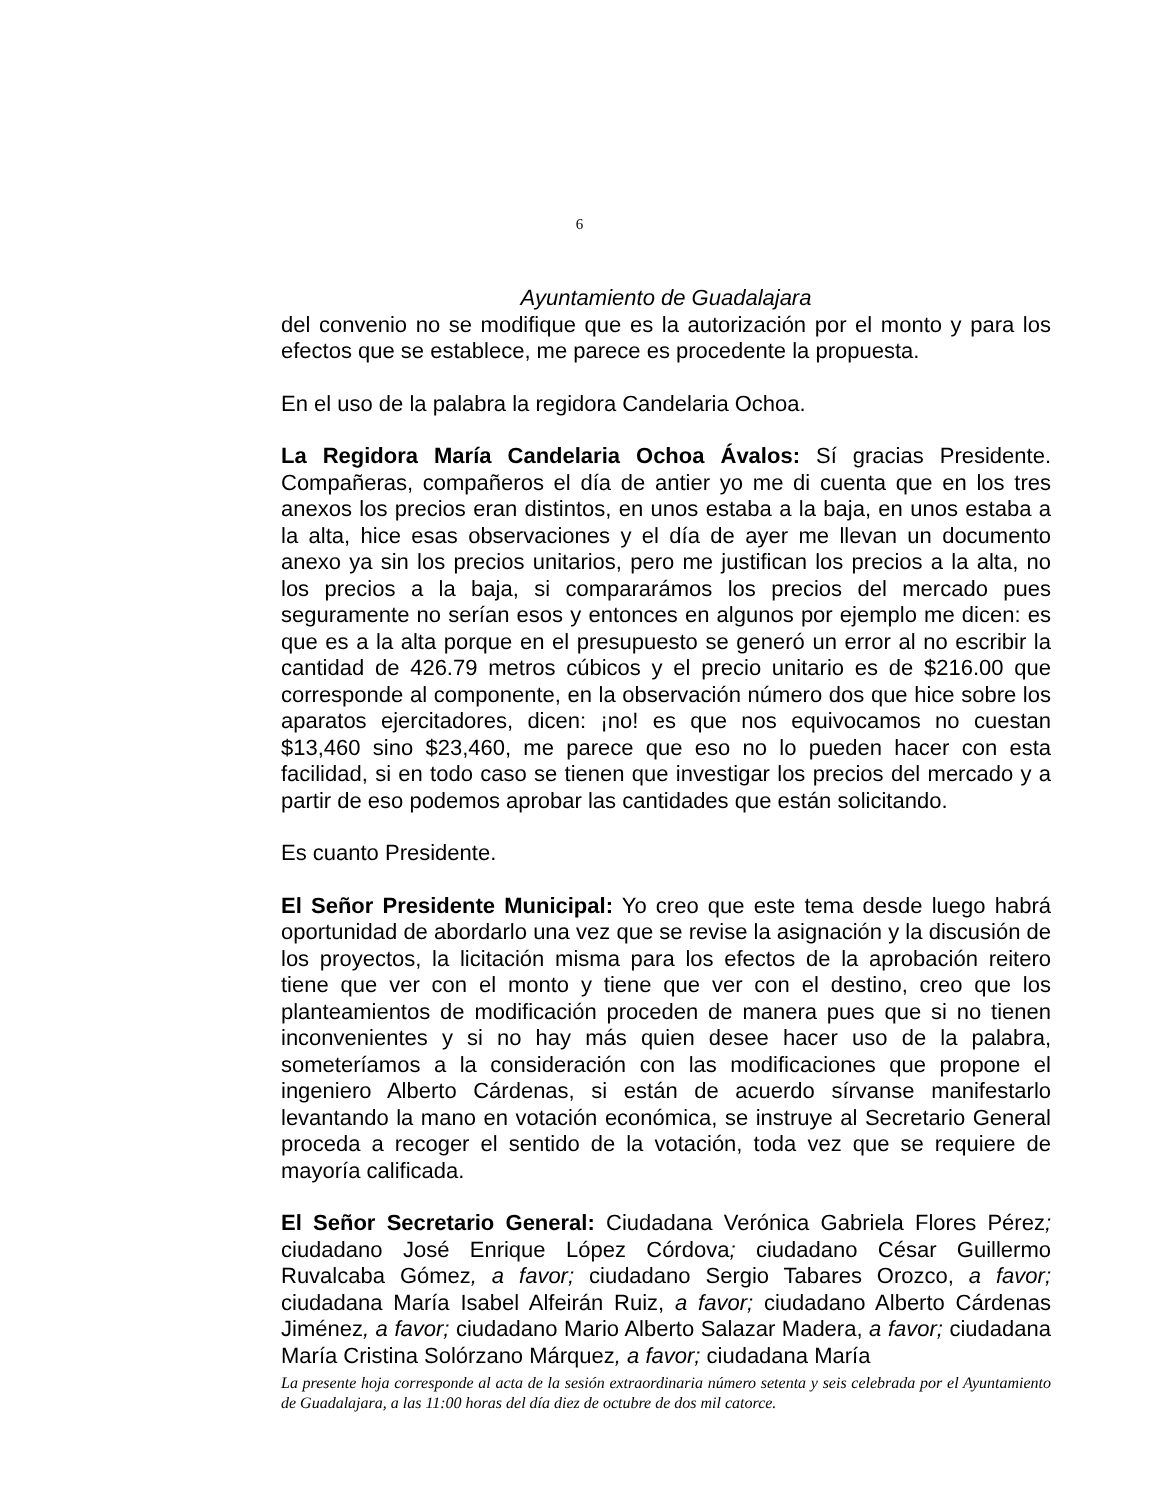6
Ayuntamiento de Guadalajara
del convenio no se modifique que es la autorización por el monto y para los efectos que se establece, me parece es procedente la propuesta.
En el uso de la palabra la regidora Candelaria Ochoa.
La Regidora María Candelaria Ochoa Ávalos: Sí gracias Presidente. Compañeras, compañeros el día de antier yo me di cuenta que en los tres anexos los precios eran distintos, en unos estaba a la baja, en unos estaba a la alta, hice esas observaciones y el día de ayer me llevan un documento anexo ya sin los precios unitarios, pero me justifican los precios a la alta, no los precios a la baja, si compararámos los precios del mercado pues seguramente no serían esos y entonces en algunos por ejemplo me dicen: es que es a la alta porque en el presupuesto se generó un error al no escribir la cantidad de 426.79 metros cúbicos y el precio unitario es de $216.00 que corresponde al componente, en la observación número dos que hice sobre los aparatos ejercitadores, dicen: ¡no! es que nos equivocamos no cuestan $13,460 sino $23,460, me parece que eso no lo pueden hacer con esta facilidad, si en todo caso se tienen que investigar los precios del mercado y a partir de eso podemos aprobar las cantidades que están solicitando.
Es cuanto Presidente.
El Señor Presidente Municipal: Yo creo que este tema desde luego habrá oportunidad de abordarlo una vez que se revise la asignación y la discusión de los proyectos, la licitación misma para los efectos de la aprobación reitero tiene que ver con el monto y tiene que ver con el destino, creo que los planteamientos de modificación proceden de manera pues que si no tienen inconvenientes y si no hay más quien desee hacer uso de la palabra, someteríamos a la consideración con las modificaciones que propone el ingeniero Alberto Cárdenas, si están de acuerdo sírvanse manifestarlo levantando la mano en votación económica, se instruye al Secretario General proceda a recoger el sentido de la votación, toda vez que se requiere de mayoría calificada.
El Señor Secretario General: Ciudadana Verónica Gabriela Flores Pérez; ciudadano José Enrique López Córdova; ciudadano César Guillermo Ruvalcaba Gómez, a favor; ciudadano Sergio Tabares Orozco, a favor; ciudadana María Isabel Alfeirán Ruiz, a favor; ciudadano Alberto Cárdenas Jiménez, a favor; ciudadano Mario Alberto Salazar Madera, a favor; ciudadana María Cristina Solórzano Márquez, a favor; ciudadana María
La presente hoja corresponde al acta de la sesión extraordinaria número setenta y seis celebrada por el Ayuntamiento de Guadalajara, a las 11:00 horas del día diez de octubre de dos mil catorce.